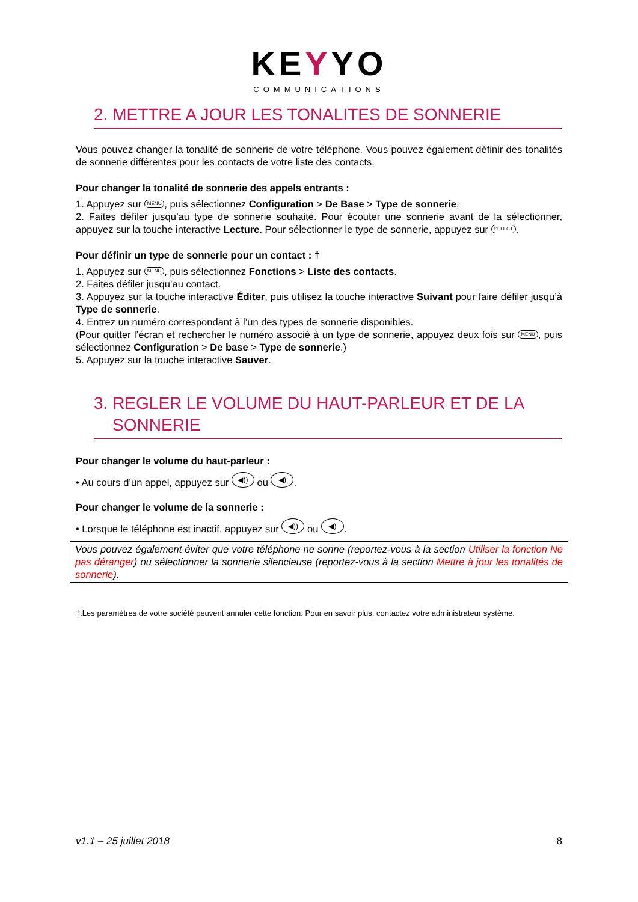KEYYO
COMMUNICATIONS
2. METTRE A JOUR LES TONALITES DE SONNERIE
Vous pouvez changer la tonalité de sonnerie de votre téléphone. Vous pouvez également définir des tonalités de sonnerie différentes pour les contacts de votre liste des contacts.
Pour changer la tonalité de sonnerie des appels entrants :
1. Appuyez sur MENU, puis sélectionnez Configuration > De Base > Type de sonnerie.
2. Faites défiler jusqu’au type de sonnerie souhaité. Pour écouter une sonnerie avant de la sélectionner, appuyez sur la touche interactive Lecture. Pour sélectionner le type de sonnerie, appuyez sur SELECT.
Pour définir un type de sonnerie pour un contact : †
1. Appuyez sur MENU, puis sélectionnez Fonctions > Liste des contacts.
2. Faites défiler jusqu’au contact.
3. Appuyez sur la touche interactive Éditer, puis utilisez la touche interactive Suivant pour faire défiler jusqu’à Type de sonnerie.
4. Entrez un numéro correspondant à l’un des types de sonnerie disponibles.
(Pour quitter l’écran et rechercher le numéro associé à un type de sonnerie, appuyez deux fois sur MENU, puis sélectionnez Configuration > De base > Type de sonnerie.)
5. Appuyez sur la touche interactive Sauver.
3. REGLER LE VOLUME DU HAUT-PARLEUR ET DE LA
SONNERIE
Pour changer le volume du haut-parleur :
• Au cours d’un appel, appuyez sur ◀)) ou ◀).
Pour changer le volume de la sonnerie :
• Lorsque le téléphone est inactif, appuyez sur ◀)) ou ◀).
Vous pouvez également éviter que votre téléphone ne sonne (reportez-vous à la section Utiliser la fonction Ne pas déranger) ou sélectionner la sonnerie silencieuse (reportez-vous à la section Mettre à jour les tonalités de sonnerie).
†.Les paramètres de votre société peuvent annuler cette fonction. Pour en savoir plus, contactez votre administrateur système.
v1.1 – 25 juillet 2018 8